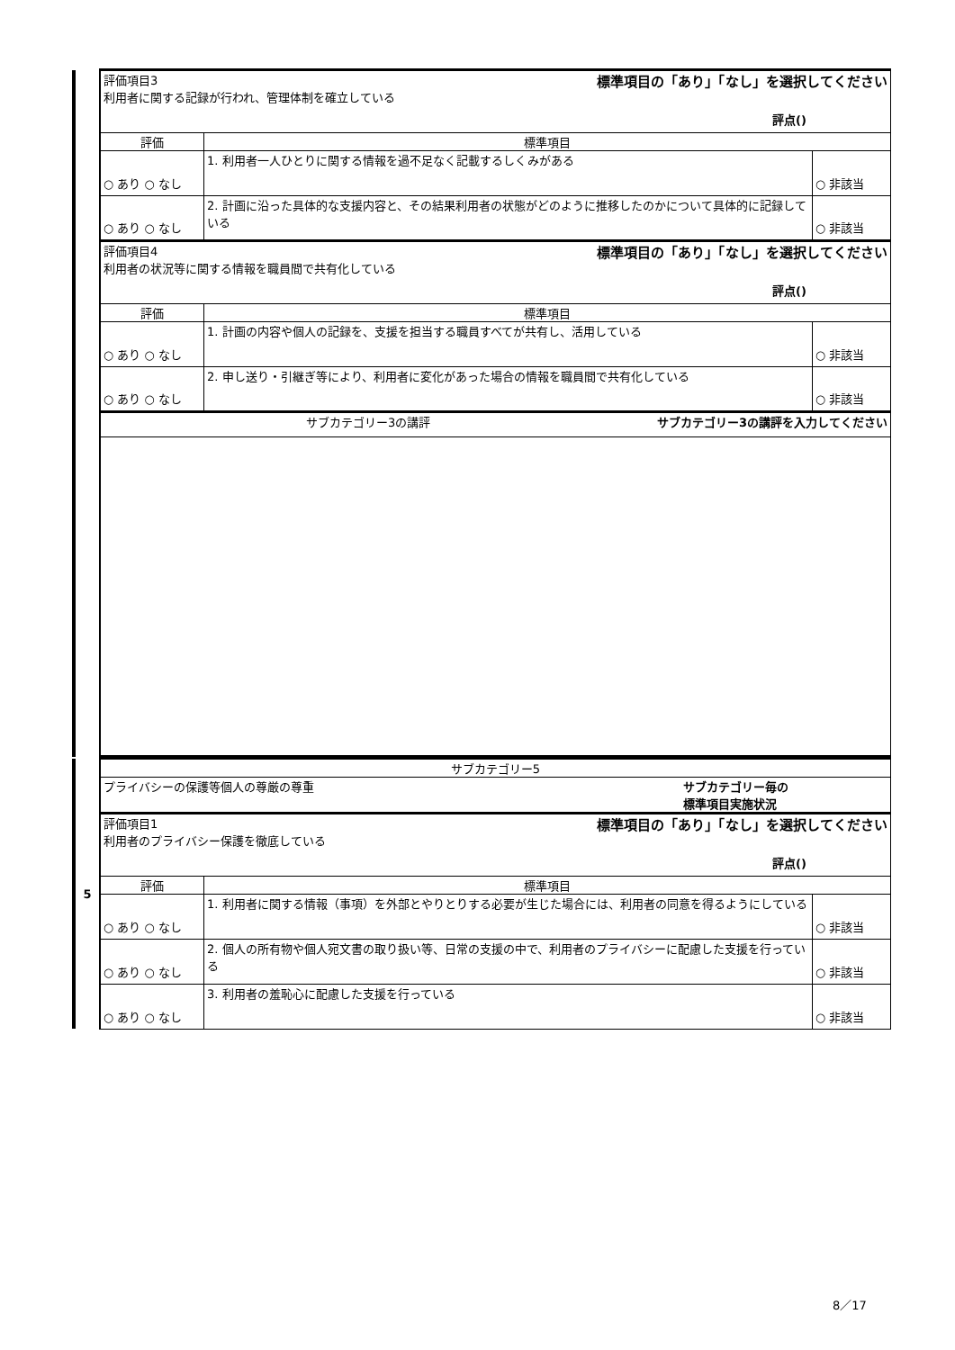| | 評価項目3 標準項目の「あり」「なし」を選択してください 利用者に関する記録が行われ、管理体制を確立している 評点() | | |
| | 評価 | 標準項目 | |
| | ○ あり ○ なし | 1. 利用者一人ひとりに関する情報を過不足なく記載するしくみがある | ○ 非該当 |
| | ○ あり ○ なし | 2. 計画に沿った具体的な支援内容と、その結果利用者の状態がどのように推移したのかについて具体的に記録している | ○ 非該当 |
| | 評価項目4 標準項目の「あり」「なし」を選択してください 利用者の状況等に関する情報を職員間で共有化している 評点() | | |
| | 評価 | 標準項目 | |
| | ○ あり ○ なし | 1. 計画の内容や個人の記録を、支援を担当する職員すべてが共有し、活用している | ○ 非該当 |
| | ○ あり ○ なし | 2. 申し送り・引継ぎ等により、利用者に変化があった場合の情報を職員間で共有化している | ○ 非該当 |
| | サブカテゴリー3の講評 サブカテゴリー3の講評を入力してください | | |
| 5 | サブカテゴリー5 | | |
| | プライバシーの保護等個人の尊厳の尊重 サブカテゴリー毎の 標準項目実施状況 | | |
| | 評価項目1 標準項目の「あり」「なし」を選択してください 利用者のプライバシー保護を徹底している 評点() | | |
| | 評価 | 標準項目 | |
| | ○ あり ○ なし | 1. 利用者に関する情報（事項）を外部とやりとりする必要が生じた場合には、利用者の同意を得るようにしている | ○ 非該当 |
| | ○ あり ○ なし | 2. 個人の所有物や個人宛文書の取り扱い等、日常の支援の中で、利用者のプライバシーに配慮した支援を行っている | ○ 非該当 |
| | ○ あり ○ なし | 3. 利用者の羞恥心に配慮した支援を行っている | ○ 非該当 |
8／17